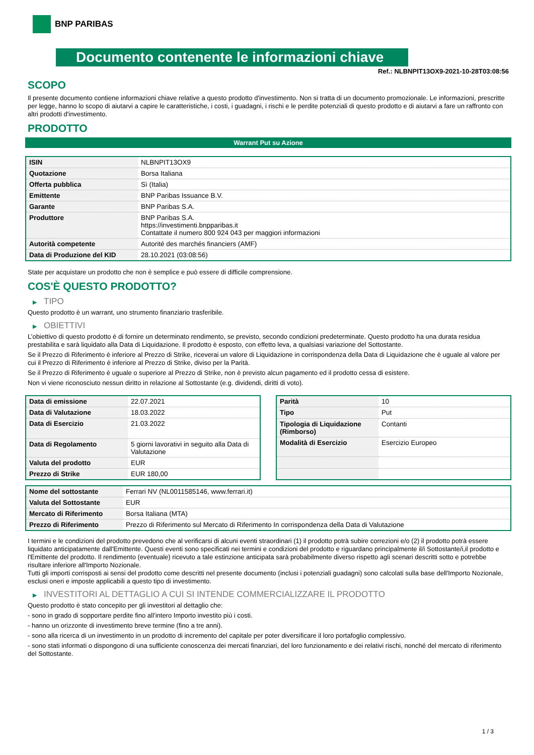BNP PARIBAS
Documento contenente le informazioni chiave
Ref.: NLBNPIT13OX9-2021-10-28T03:08:56
SCOPO
Il presente documento contiene informazioni chiave relative a questo prodotto d'investimento. Non si tratta di un documento promozionale. Le informazioni, prescritte per legge, hanno lo scopo di aiutarvi a capire le caratteristiche, i costi, i guadagni, i rischi e le perdite potenziali di questo prodotto e di aiutarvi a fare un raffronto con altri prodotti d'investimento.
PRODOTTO
Warrant Put su Azione
| ISIN | NLBNPIT13OX9 |
| Quotazione | Borsa Italiana |
| Offerta pubblica | Sì (Italia) |
| Emittente | BNP Paribas Issuance B.V. |
| Garante | BNP Paribas S.A. |
| Produttore | BNP Paribas S.A. https://investimenti.bnpparibas.it Contattate il numero 800 924 043 per maggiori informazioni |
| Autorità competente | Autorité des marchés financiers (AMF) |
| Data di Produzione del KID | 28.10.2021 (03:08:56) |
State per acquistare un prodotto che non è semplice e può essere di difficile comprensione.
COS'È QUESTO PRODOTTO?
▶ TIPO
Questo prodotto è un warrant, uno strumento finanziario trasferibile.
▶ OBIETTIVI
L’obiettivo di questo prodotto è di fornire un determinato rendimento, se previsto, secondo condizioni predeterminate. Questo prodotto ha una durata residua prestabilita e sarà liquidato alla Data di Liquidazione. Il prodotto è esposto, con effetto leva, a qualsiasi variazione del Sottostante.
Se il Prezzo di Riferimento è inferiore al Prezzo di Strike, riceverai un valore di Liquidazione in corrispondenza della Data di Liquidazione che è uguale al valore per cui il Prezzo di Riferimento è inferiore al Prezzo di Strike, diviso per la Parità.
Se il Prezzo di Riferimento è uguale o superiore al Prezzo di Strike, non è previsto alcun pagamento ed il prodotto cessa di esistere.
Non vi viene riconosciuto nessun diritto in relazione al Sottostante (e.g. dividendi, diritti di voto).
| Data di emissione | 22.07.2021 |
| Data di Valutazione | 18.03.2022 |
| Data di Esercizio | 21.03.2022 |
| Data di Regolamento | 5 giorni lavorativi in seguito alla Data di Valutazione |
| Valuta del prodotto | EUR |
| Prezzo di Strike | EUR 180,00 |
| Parità | 10 |
| Tipo | Put |
| Tipologia di Liquidazione (Rimborso) | Contanti |
| Modalità di Esercizio | Esercizio Europeo |
| Nome del sottostante | Ferrari NV (NL0011585146, www.ferrari.it) |
| Valuta del Sottostante | EUR |
| Mercato di Riferimento | Borsa Italiana (MTA) |
| Prezzo di Riferimento | Prezzo di Riferimento sul Mercato di Riferimento In corrispondenza della Data di Valutazione |
I termini e le condizioni del prodotto prevedono che al verificarsi di alcuni eventi straordinari (1) il prodotto potrà subire correzioni e/o (2) il prodotto potrà essere liquidato anticipatamente dall'Emittente. Questi eventi sono specificati nei termini e condizioni del prodotto e riguardano principalmente il/i Sottostante/i,il prodotto e l'Emittente del prodotto. Il rendimento (eventuale) ricevuto a tale estinzione anticipata sarà probabilmente diverso rispetto agli scenari descritti sotto e potrebbe risultare inferiore all'Importo Nozionale.
Tutti gli importi corrisposti ai sensi del prodotto come descritti nel presente documento (inclusi i potenziali guadagni) sono calcolati sulla base dell'Importo Nozionale, esclusi oneri e imposte applicabili a questo tipo di investimento.
▶ INVESTITORI AL DETTAGLIO A CUI SI INTENDE COMMERCIALIZZARE IL PRODOTTO
Questo prodotto è stato concepito per gli investitori al dettaglio che:
- sono in grado di sopportare perdite fino all’intero Importo investito più i costi.
- hanno un orizzonte di investimento breve termine (fino a tre anni).
- sono alla ricerca di un investimento in un prodotto di incremento del capitale per poter diversificare il loro portafoglio complessivo.
- sono stati informati o dispongono di una sufficiente conoscenza dei mercati finanziari, del loro funzionamento e dei relativi rischi, nonché del mercato di riferimento del Sottostante.
1 / 3